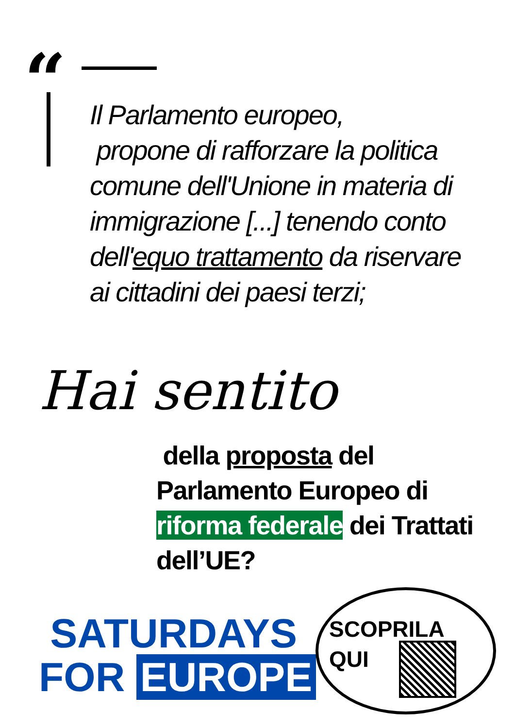“
Il Parlamento europeo,
propone di rafforzare la politica comune dell'Unione in materia di immigrazione [...] tenendo conto dell'equo trattamento da riservare ai cittadini dei paesi terzi;
Hai sentito
della proposta del Parlamento Europeo di riforma federale dei Trattati dell’UE?
SATURDAYS
FOR EUROPE
SCOPRILA
QUI